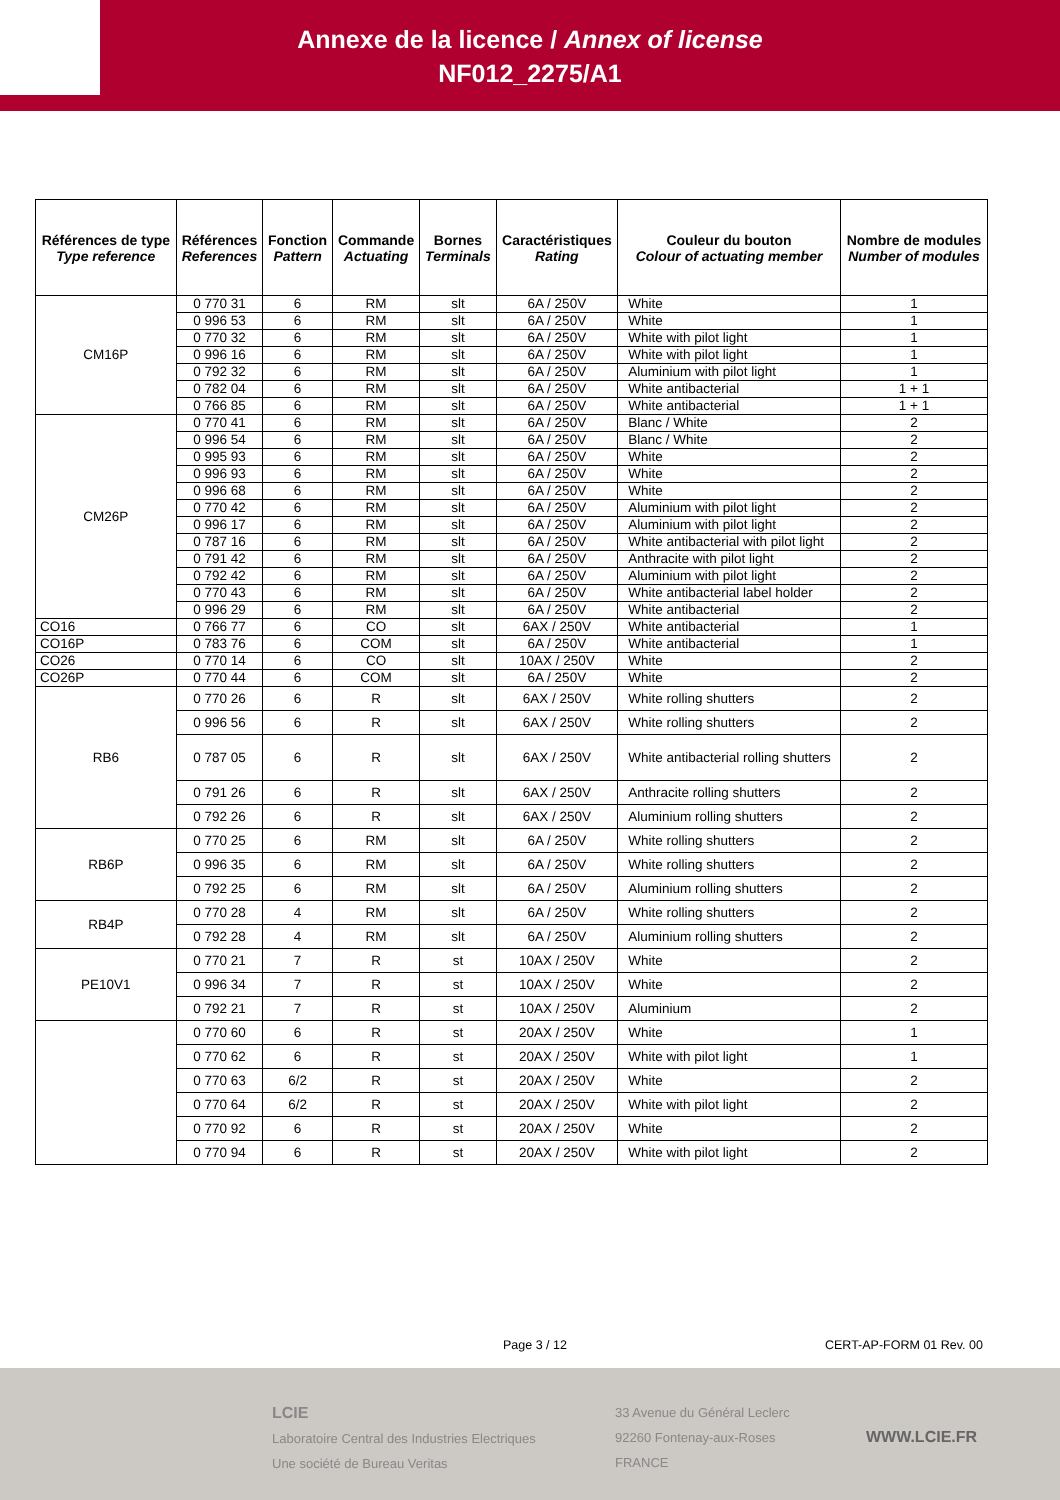Annexe de la licence / Annex of license
NF012_2275/A1
| Références de type Type reference | Références References | Fonction Pattern | Commande Actuating | Bornes Terminals | Caractéristiques Rating | Couleur du bouton Colour of actuating member | Nombre de modules Number of modules |
| --- | --- | --- | --- | --- | --- | --- | --- |
| CM16P | 0 770 31 | 6 | RM | slt | 6A / 250V | White | 1 |
| | 0 996 53 | 6 | RM | slt | 6A / 250V | White | 1 |
| | 0 770 32 | 6 | RM | slt | 6A / 250V | White with pilot light | 1 |
| | 0 996 16 | 6 | RM | slt | 6A / 250V | White with pilot light | 1 |
| | 0 792 32 | 6 | RM | slt | 6A / 250V | Aluminium with pilot light | 1 |
| | 0 782 04 | 6 | RM | slt | 6A / 250V | White antibacterial | 1 + 1 |
| | 0 766 85 | 6 | RM | slt | 6A / 250V | White antibacterial | 1 + 1 |
| CM26P | 0 770 41 | 6 | RM | slt | 6A / 250V | Blanc / White | 2 |
| | 0 996 54 | 6 | RM | slt | 6A / 250V | Blanc / White | 2 |
| | 0 995 93 | 6 | RM | slt | 6A / 250V | White | 2 |
| | 0 996 93 | 6 | RM | slt | 6A / 250V | White | 2 |
| | 0 996 68 | 6 | RM | slt | 6A / 250V | White | 2 |
| | 0 770 42 | 6 | RM | slt | 6A / 250V | Aluminium with pilot light | 2 |
| | 0 996 17 | 6 | RM | slt | 6A / 250V | Aluminium with pilot light | 2 |
| | 0 787 16 | 6 | RM | slt | 6A / 250V | White antibacterial with pilot light | 2 |
| | 0 791 42 | 6 | RM | slt | 6A / 250V | Anthracite with pilot light | 2 |
| | 0 792 42 | 6 | RM | slt | 6A / 250V | Aluminium with pilot light | 2 |
| | 0 770 43 | 6 | RM | slt | 6A / 250V | White antibacterial label holder | 2 |
| | 0 996 29 | 6 | RM | slt | 6A / 250V | White antibacterial | 2 |
| CO16 | 0 766 77 | 6 | CO | slt | 6AX / 250V | White antibacterial | 1 |
| CO16P | 0 783 76 | 6 | COM | slt | 6A / 250V | White antibacterial | 1 |
| CO26 | 0 770 14 | 6 | CO | slt | 10AX / 250V | White | 2 |
| CO26P | 0 770 44 | 6 | COM | slt | 6A / 250V | White | 2 |
| RB6 | 0 770 26 | 6 | R | slt | 6AX / 250V | White rolling shutters | 2 |
| | 0 996 56 | 6 | R | slt | 6AX / 250V | White rolling shutters | 2 |
| | 0 787 05 | 6 | R | slt | 6AX / 250V | White antibacterial rolling shutters | 2 |
| | 0 791 26 | 6 | R | slt | 6AX / 250V | Anthracite rolling shutters | 2 |
| | 0 792 26 | 6 | R | slt | 6AX / 250V | Aluminium rolling shutters | 2 |
| RB6P | 0 770 25 | 6 | RM | slt | 6A / 250V | White rolling shutters | 2 |
| | 0 996 35 | 6 | RM | slt | 6A / 250V | White rolling shutters | 2 |
| | 0 792 25 | 6 | RM | slt | 6A / 250V | Aluminium rolling shutters | 2 |
| RB4P | 0 770 28 | 4 | RM | slt | 6A / 250V | White rolling shutters | 2 |
| | 0 792 28 | 4 | RM | slt | 6A / 250V | Aluminium rolling shutters | 2 |
| PE10V1 | 0 770 21 | 7 | R | st | 10AX / 250V | White | 2 |
| | 0 996 34 | 7 | R | st | 10AX / 250V | White | 2 |
| | 0 792 21 | 7 | R | st | 10AX / 250V | Aluminium | 2 |
| | 0 770 60 | 6 | R | st | 20AX / 250V | White | 1 |
| | 0 770 62 | 6 | R | st | 20AX / 250V | White with pilot light | 1 |
| | 0 770 63 | 6/2 | R | st | 20AX / 250V | White | 2 |
| | 0 770 64 | 6/2 | R | st | 20AX / 250V | White with pilot light | 2 |
| | 0 770 92 | 6 | R | st | 20AX / 250V | White | 2 |
| | 0 770 94 | 6 | R | st | 20AX / 250V | White with pilot light | 2 |
Page 3 / 12 CERT-AP-FORM 01 Rev. 00
LCIE
Laboratoire Central des Industries Electriques
Une société de Bureau Veritas
33 Avenue du Général Leclerc
92260 Fontenay-aux-Roses
FRANCE
WWW.LCIE.FR